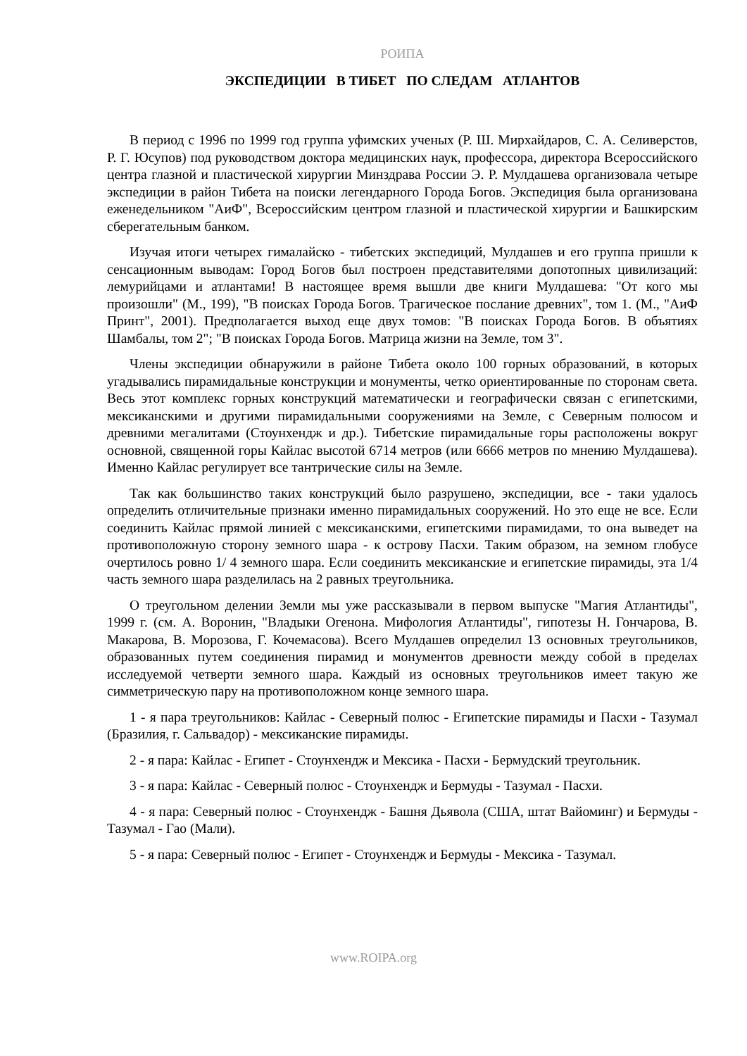РОИПА
ЭКСПЕДИЦИИ В ТИБЕТ ПО СЛЕДАМ АТЛАНТОВ
В период с 1996 по 1999 год группа уфимских ученых (Р. Ш. Мирхайдаров, С. А. Селиверстов, Р. Г. Юсупов) под руководством доктора медицинских наук, профессора, директора Всероссийского центра глазной и пластической хирургии Минздрава России Э. Р. Мулдашева организовала четыре экспедиции в район Тибета на поиски легендарного Города Богов. Экспедиция была организована еженедельником "АиФ", Всероссийским центром глазной и пластической хирургии и Башкирским сберегательным банком.
Изучая итоги четырех гималайско - тибетских экспедиций, Мулдашев и его группа пришли к сенсационным выводам: Город Богов был построен представителями допотопных цивилизаций: лемурийцами и атлантами! В настоящее время вышли две книги Мулдашева: "От кого мы произошли" (М., 199), "В поисках Города Богов. Трагическое послание древних", том 1. (М., "АиФ Принт", 2001). Предполагается выход еще двух томов: "В поисках Города Богов. В объятиях Шамбалы, том 2"; "В поисках Города Богов. Матрица жизни на Земле, том 3".
Члены экспедиции обнаружили в районе Тибета около 100 горных образований, в которых угадывались пирамидальные конструкции и монументы, четко ориентированные по сторонам света. Весь этот комплекс горных конструкций математически и географически связан с египетскими, мексиканскими и другими пирамидальными сооружениями на Земле, с Северным полюсом и древними мегалитами (Стоунхендж и др.). Тибетские пирамидальные горы расположены вокруг основной, священной горы Кайлас высотой 6714 метров (или 6666 метров по мнению Мулдашева). Именно Кайлас регулирует все тантрические силы на Земле.
Так как большинство таких конструкций было разрушено, экспедиции, все - таки удалось определить отличительные признаки именно пирамидальных сооружений. Но это еще не все. Если соединить Кайлас прямой линией с мексиканскими, египетскими пирамидами, то она выведет на противоположную сторону земного шара - к острову Пасхи. Таким образом, на земном глобусе очертилось ровно 1/ 4 земного шара. Если соединить мексиканские и египетские пирамиды, эта 1/4 часть земного шара разделилась на 2 равных треугольника.
О треугольном делении Земли мы уже рассказывали в первом выпуске "Магия Атлантиды", 1999 г. (см. А. Воронин, "Владыки Огенона. Мифология Атлантиды", гипотезы Н. Гончарова, В. Макарова, В. Морозова, Г. Кочемасова). Всего Мулдашев определил 13 основных треугольников, образованных путем соединения пирамид и монументов древности между собой в пределах исследуемой четверти земного шара. Каждый из основных треугольников имеет такую же симметрическую пару на противоположном конце земного шара.
1 - я пара треугольников: Кайлас - Северный полюс - Египетские пирамиды и Пасхи - Тазумал (Бразилия, г. Сальвадор) - мексиканские пирамиды.
2 - я пара: Кайлас - Египет - Стоунхендж и Мексика - Пасхи - Бермудский треугольник.
3 - я пара: Кайлас - Северный полюс - Стоунхендж и Бермуды - Тазумал - Пасхи.
4 - я пара: Северный полюс - Стоунхендж - Башня Дьявола (США, штат Вайоминг) и Бермуды - Тазумал - Гао (Мали).
5 - я пара: Северный полюс - Египет - Стоунхендж и Бермуды - Мексика - Тазумал.
www.ROIPA.org